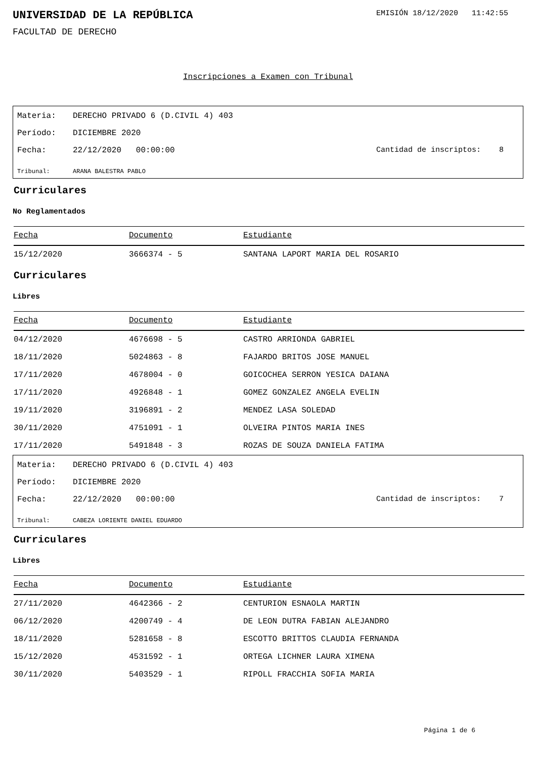UNIVERSIDAD DE LA REPÚBLICA
EMISIÓN 18/12/2020 11:42:55
FACULTAD DE DERECHO
Inscripciones a Examen con Tribunal
Materia: DERECHO PRIVADO 6 (D.CIVIL 4) 403
Período: DICIEMBRE 2020
Fecha: 22/12/2020 00:00:00 Cantidad de inscriptos: 8
Tribunal: ARANA BALESTRA PABLO
Curriculares
No Reglamentados
| Fecha | Documento | Estudiante |
| --- | --- | --- |
| 15/12/2020 | 3666374 - 5 | SANTANA LAPORT MARIA DEL ROSARIO |
Curriculares
Libres
| Fecha | Documento | Estudiante |
| --- | --- | --- |
| 04/12/2020 | 4676698 - 5 | CASTRO ARRIONDA GABRIEL |
| 18/11/2020 | 5024863 - 8 | FAJARDO BRITOS JOSE MANUEL |
| 17/11/2020 | 4678004 - 0 | GOICOCHEA SERRON YESICA DAIANA |
| 17/11/2020 | 4926848 - 1 | GOMEZ GONZALEZ ANGELA EVELIN |
| 19/11/2020 | 3196891 - 2 | MENDEZ LASA SOLEDAD |
| 30/11/2020 | 4751091 - 1 | OLVEIRA PINTOS MARIA INES |
| 17/11/2020 | 5491848 - 3 | ROZAS DE SOUZA DANIELA FATIMA |
Materia: DERECHO PRIVADO 6 (D.CIVIL 4) 403
Período: DICIEMBRE 2020
Fecha: 22/12/2020 00:00:00 Cantidad de inscriptos: 7
Tribunal: CABEZA LORIENTE DANIEL EDUARDO
Curriculares
Libres
| Fecha | Documento | Estudiante |
| --- | --- | --- |
| 27/11/2020 | 4642366 - 2 | CENTURION ESNAOLA MARTIN |
| 06/12/2020 | 4200749 - 4 | DE LEON DUTRA FABIAN ALEJANDRO |
| 18/11/2020 | 5281658 - 8 | ESCOTTO BRITTOS CLAUDIA FERNANDA |
| 15/12/2020 | 4531592 - 1 | ORTEGA LICHNER LAURA XIMENA |
| 30/11/2020 | 5403529 - 1 | RIPOLL FRACCHIA SOFIA MARIA |
Página 1 de 6